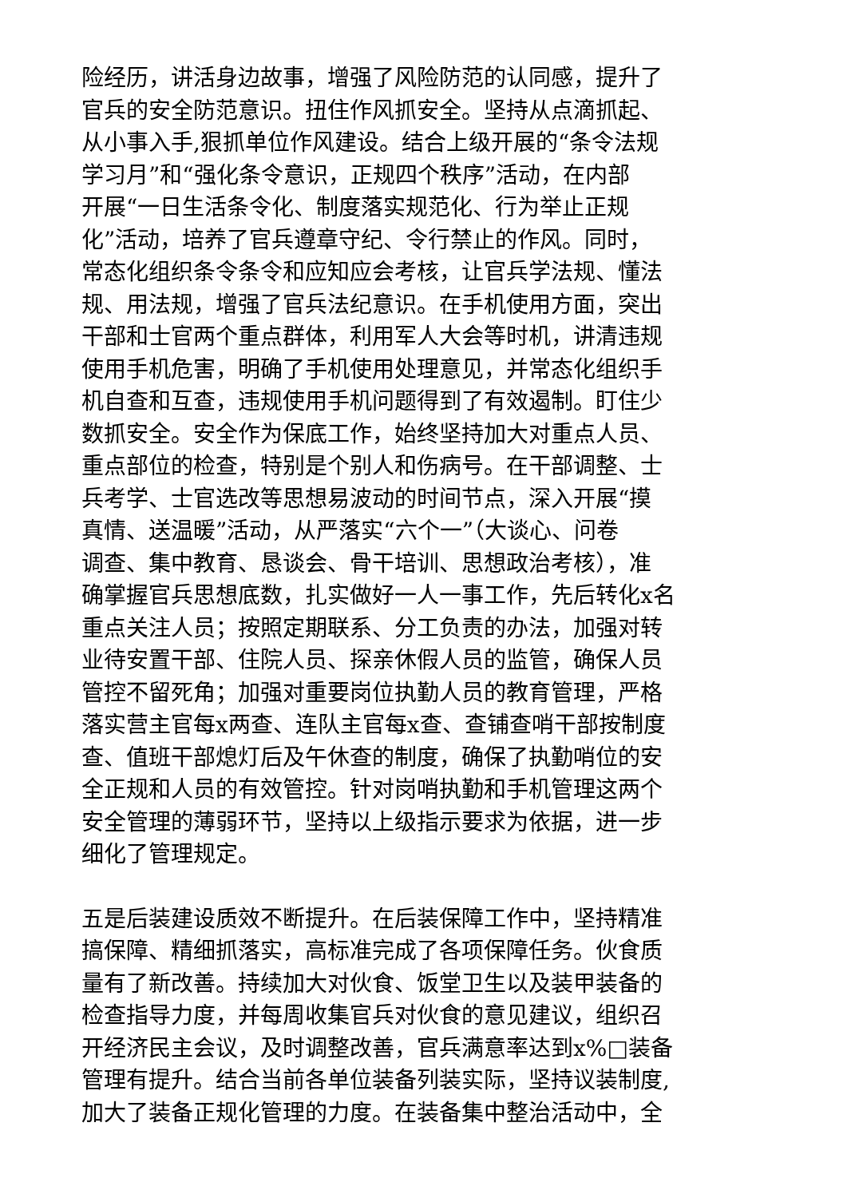险经历，讲活身边故事，增强了风险防范的认同感，提升了
官兵的安全防范意识。扭住作风抓安全。坚持从点滴抓起、
从小事入手,狠抓单位作风建设。结合上级开展的“条令法规
学习月”和“强化条令意识，正规四个秩序”活动，在内部
开展“一日生活条令化、制度落实规范化、行为举止正规
化”活动，培养了官兵遵章守纪、令行禁止的作风。同时，
常态化组织条令条令和应知应会考核，让官兵学法规、懂法
规、用法规，增强了官兵法纪意识。在手机使用方面，突出
干部和士官两个重点群体，利用军人大会等时机，讲清违规
使用手机危害，明确了手机使用处理意见，并常态化组织手
机自查和互查，违规使用手机问题得到了有效遏制。盯住少
数抓安全。安全作为保底工作，始终坚持加大对重点人员、
重点部位的检查，特别是个别人和伤病号。在干部调整、士
兵考学、士官选改等思想易波动的时间节点，深入开展“摸
真情、送温暖”活动，从严落实“六个一”（大谈心、问卷
调查、集中教育、恳谈会、骨干培训、思想政治考核），准
确掌握官兵思想底数，扎实做好一人一事工作，先后转化x名
重点关注人员；按照定期联系、分工负责的办法，加强对转
业待安置干部、住院人员、探亲休假人员的监管，确保人员
管控不留死角；加强对重要岗位执勤人员的教育管理，严格
落实营主官每x两查、连队主官每x查、查铺查哨干部按制度
查、值班干部熄灯后及午休查的制度，确保了执勤哨位的安
全正规和人员的有效管控。针对岗哨执勤和手机管理这两个
安全管理的薄弱环节，坚持以上级指示要求为依据，进一步
细化了管理规定。
五是后装建设质效不断提升。在后装保障工作中，坚持精准
搞保障、精细抓落实，高标准完成了各项保障任务。伙食质
量有了新改善。持续加大对伙食、饭堂卫生以及装甲装备的
检查指导力度，并每周收集官兵对伙食的意见建议，组织召
开经济民主会议，及时调整改善，官兵满意率达到x%□装备
管理有提升。结合当前各单位装备列装实际，坚持议装制度,
加大了装备正规化管理的力度。在装备集中整治活动中，全